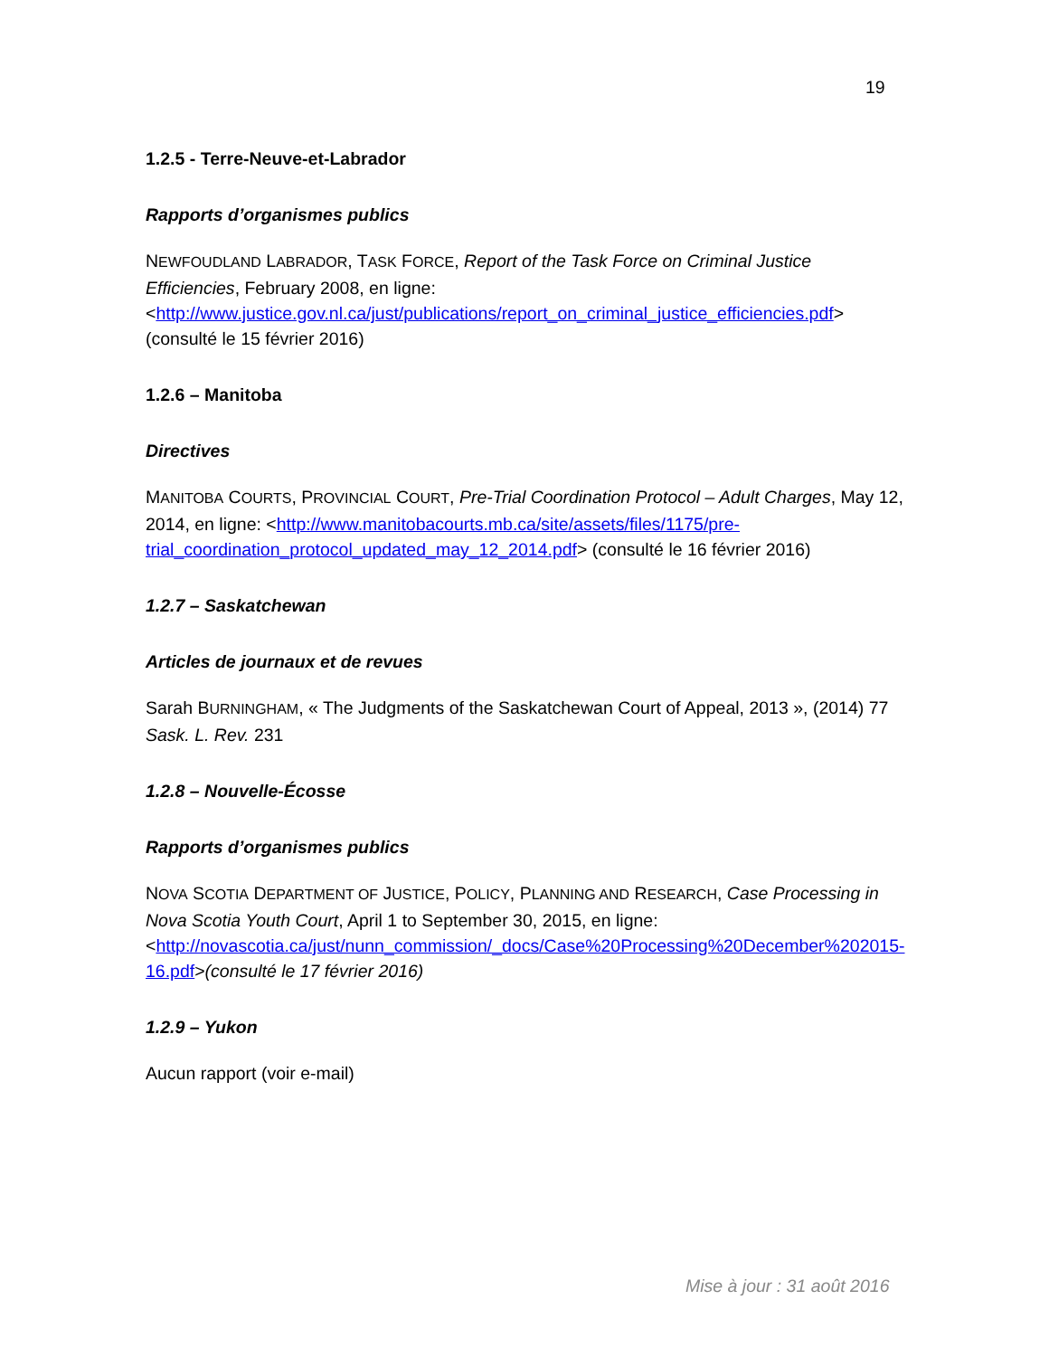19
1.2.5 - Terre-Neuve-et-Labrador
Rapports d’organismes publics
NEWFOUDLAND LABRADOR, TASK FORCE, Report of the Task Force on Criminal Justice Efficiencies, February 2008, en ligne: <http://www.justice.gov.nl.ca/just/publications/report_on_criminal_justice_efficiencies.pdf> (consulté le 15 février 2016)
1.2.6 – Manitoba
Directives
MANITOBA COURTS, PROVINCIAL COURT, Pre-Trial Coordination Protocol – Adult Charges, May 12, 2014, en ligne: <http://www.manitobacourts.mb.ca/site/assets/files/1175/pre-trial_coordination_protocol_updated_may_12_2014.pdf> (consulté le 16 février 2016)
1.2.7 – Saskatchewan
Articles de journaux et de revues
Sarah BURNINGHAM, « The Judgments of the Saskatchewan Court of Appeal, 2013 », (2014) 77 Sask. L. Rev. 231
1.2.8 – Nouvelle-Écosse
Rapports d’organismes publics
NOVA SCOTIA DEPARTMENT OF JUSTICE, POLICY, PLANNING AND RESEARCH, Case Processing in Nova Scotia Youth Court, April 1 to September 30, 2015, en ligne: <http://novascotia.ca/just/nunn_commission/_docs/Case%20Processing%20December%202015-16.pdf>(consulté le 17 février 2016)
1.2.9 – Yukon
Aucun rapport (voir e-mail)
Mise à jour : 31 août 2016